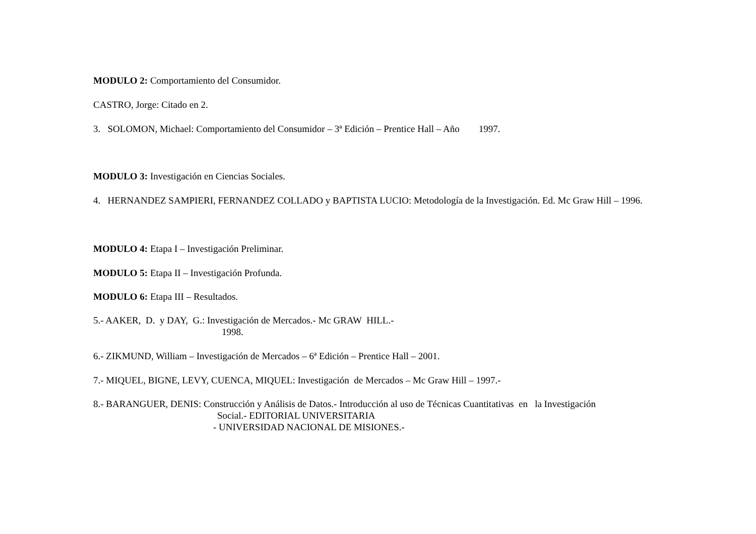MODULO 2: Comportamiento del Consumidor.
CASTRO, Jorge: Citado en 2.
3. SOLOMON, Michael: Comportamiento del Consumidor – 3ª Edición – Prentice Hall – Año 1997.
MODULO 3: Investigación en Ciencias Sociales.
4. HERNANDEZ SAMPIERI, FERNANDEZ COLLADO y BAPTISTA LUCIO: Metodología de la Investigación. Ed. Mc Graw Hill – 1996.
MODULO 4: Etapa I – Investigación Preliminar.
MODULO 5: Etapa II – Investigación Profunda.
MODULO 6: Etapa III – Resultados.
5.- AAKER, D. y DAY, G.: Investigación de Mercados.- Mc GRAW HILL.-
1998.
6.- ZIKMUND, William – Investigación de Mercados – 6ª Edición – Prentice Hall – 2001.
7.- MIQUEL, BIGNE, LEVY, CUENCA, MIQUEL: Investigación de Mercados – Mc Graw Hill – 1997.-
8.- BARANGUER, DENIS: Construcción y Análisis de Datos.- Introducción al uso de Técnicas Cuantitativas en la Investigación
Social.- EDITORIAL UNIVERSITARIA
- UNIVERSIDAD NACIONAL DE MISIONES.-